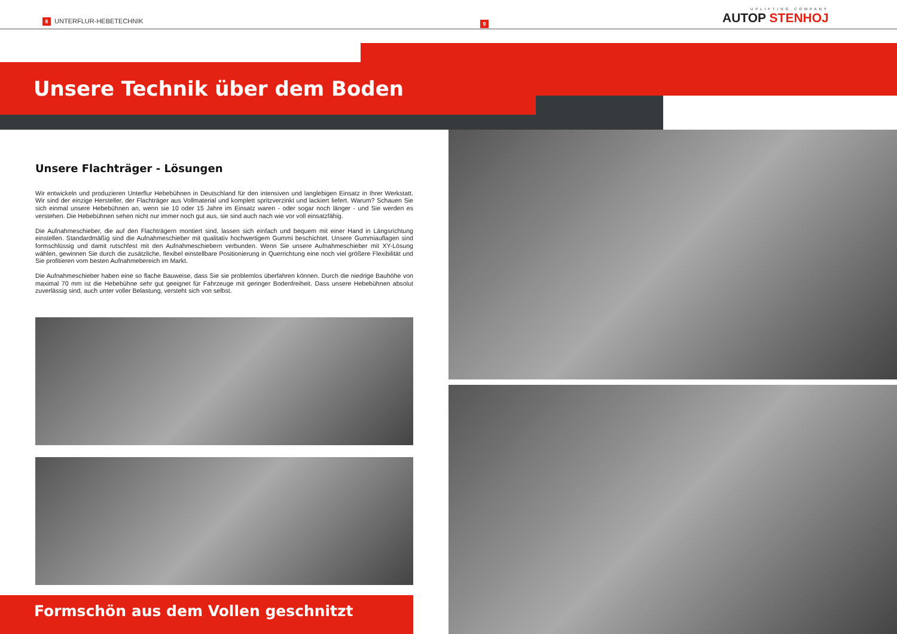8 UNTERFLUR-HEBETECHNIK 9
UPLIFTING COMPANY
AUTOP STENHOJ
Unsere Technik über dem Boden
Unsere Flachträger - Lösungen
Wir entwickeln und produzieren Unterflur Hebebühnen in Deutschland für den intensiven und langlebigen Einsatz in Ihrer Werkstatt. Wir sind der einzige Hersteller, der Flachträger aus Vollmaterial und komplett spritzverzinkt und lackiert liefert. Warum? Schauen Sie sich einmal unsere Hebebühnen an, wenn sie 10 oder 15 Jahre im Einsatz waren - oder sogar noch länger - und Sie werden es verstehen. Die Hebebühnen sehen nicht nur immer noch gut aus, sie sind auch nach wie vor voll einsatzfähig.
Die Aufnahmeschieber, die auf den Flachträgern montiert sind, lassen sich einfach und bequem mit einer Hand in Längsrichtung einstellen. Standardmäßig sind die Aufnahmeschieber mit qualitativ hochwertigem Gummi beschichtet. Unsere Gummiauflagen sind formschlüssig und damit rutschfest mit den Aufnahmeschiebern verbunden. Wenn Sie unsere Aufnahmeschieber mit XY-Lösung wählen, gewinnen Sie durch die zusätzliche, flexibel einstellbare Positionierung in Querrichtung eine noch viel größere Flexibilität und Sie profitieren vom besten Aufnahmebereich im Markt.
Die Aufnahmeschieber haben eine so flache Bauweise, dass Sie sie problemlos überfahren können. Durch die niedrige Bauhöhe von maximal 70 mm ist die Hebebühne sehr gut geeignet für Fahrzeuge mit geringer Bodenfreiheit. Dass unsere Hebebühnen absolut zuverlässig sind, auch unter voller Belastung, versteht sich von selbst.
Formschön aus dem Vollen geschnitzt